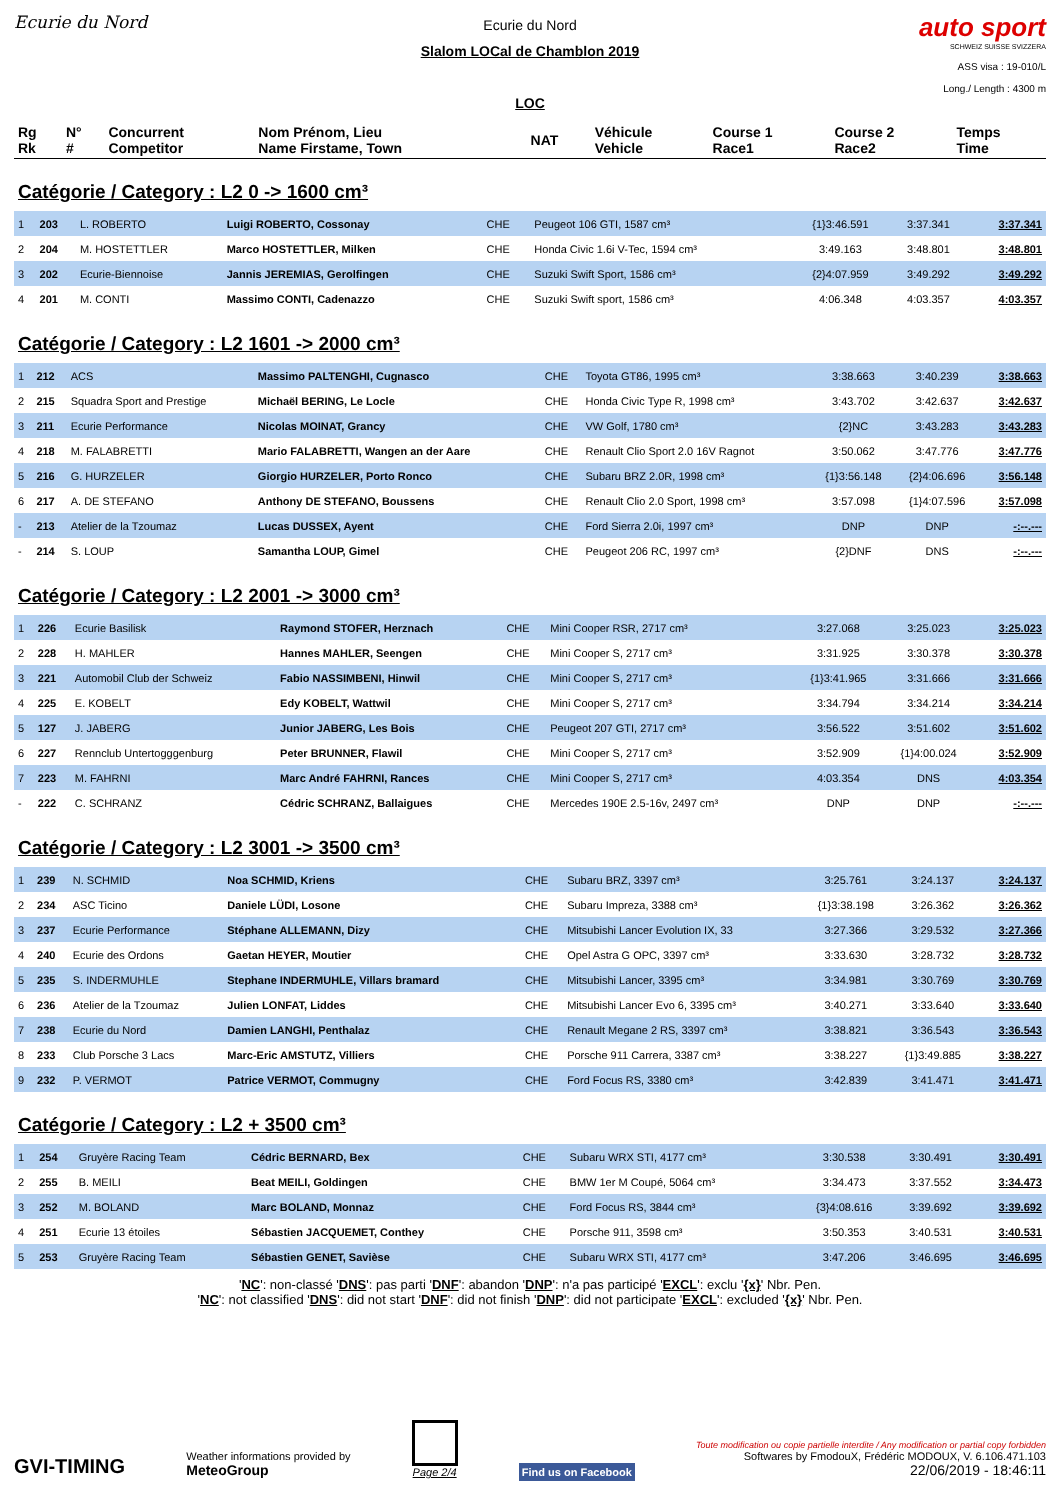Ecurie du Nord
Ecurie du Nord
Slalom LOCal de Chamblon 2019
LOC
auto sport
SCHWEIZ SUISSE SVIZZERA
ASS visa : 19-010/L
Long./ Length : 4300 m
| Rg Rk | N° # | Concurrent Competitor | Nom Prénom, Lieu Name Firstame, Town | NAT | Véhicule Vehicle | Course 1 Race1 | Course 2 Race2 | Temps Time |
| --- | --- | --- | --- | --- | --- | --- | --- | --- |
Catégorie / Category : L2 0 -> 1600 cm³
| 1 | 203 | L. ROBERTO | Luigi ROBERTO, Cossonay | CHE | Peugeot 106 GTI, 1587 cm³ | {1}3:46.591 | 3:37.341 | 3:37.341 |
| 2 | 204 | M. HOSTETTLER | Marco HOSTETTLER, Milken | CHE | Honda Civic 1.6i V-Tec, 1594 cm³ | 3:49.163 | 3:48.801 | 3:48.801 |
| 3 | 202 | Ecurie-Biennoise | Jannis JEREMIAS, Gerolfingen | CHE | Suzuki Swift Sport, 1586 cm³ | {2}4:07.959 | 3:49.292 | 3:49.292 |
| 4 | 201 | M. CONTI | Massimo CONTI, Cadenazzo | CHE | Suzuki Swift sport, 1586 cm³ | 4:06.348 | 4:03.357 | 4:03.357 |
Catégorie / Category : L2 1601 -> 2000 cm³
| 1 | 212 | ACS | Massimo PALTENGHI, Cugnasco | CHE | Toyota GT86, 1995 cm³ | 3:38.663 | 3:40.239 | 3:38.663 |
| 2 | 215 | Squadra Sport and Prestige | Michaël BERING, Le Locle | CHE | Honda Civic Type R, 1998 cm³ | 3:43.702 | 3:42.637 | 3:42.637 |
| 3 | 211 | Ecurie Performance | Nicolas MOINAT, Grancy | CHE | VW Golf, 1780 cm³ | {2}NC | 3:43.283 | 3:43.283 |
| 4 | 218 | M. FALABRETTI | Mario FALABRETTI, Wangen an der Aare | CHE | Renault Clio Sport 2.0 16V Ragnot | 3:50.062 | 3:47.776 | 3:47.776 |
| 5 | 216 | G. HURZELER | Giorgio HURZELER, Porto Ronco | CHE | Subaru BRZ 2.0R, 1998 cm³ | {1}3:56.148 | {2}4:06.696 | 3:56.148 |
| 6 | 217 | A. DE STEFANO | Anthony DE STEFANO, Boussens | CHE | Renault Clio 2.0 Sport, 1998 cm³ | 3:57.098 | {1}4:07.596 | 3:57.098 |
| - | 213 | Atelier de la Tzoumaz | Lucas DUSSEX, Ayent | CHE | Ford Sierra 2.0i, 1997 cm³ | DNP | DNP | -:--.--- |
| - | 214 | S. LOUP | Samantha LOUP, Gimel | CHE | Peugeot 206 RC, 1997 cm³ | {2}DNF | DNS | -:--.--- |
Catégorie / Category : L2 2001 -> 3000 cm³
| 1 | 226 | Ecurie Basilisk | Raymond STOFER, Herznach | CHE | Mini Cooper RSR, 2717 cm³ | 3:27.068 | 3:25.023 | 3:25.023 |
| 2 | 228 | H. MAHLER | Hannes MAHLER, Seengen | CHE | Mini Cooper S, 2717 cm³ | 3:31.925 | 3:30.378 | 3:30.378 |
| 3 | 221 | Automobil Club der Schweiz | Fabio NASSIMBENI, Hinwil | CHE | Mini Cooper S, 2717 cm³ | {1}3:41.965 | 3:31.666 | 3:31.666 |
| 4 | 225 | E. KOBELT | Edy KOBELT, Wattwil | CHE | Mini Cooper S, 2717 cm³ | 3:34.794 | 3:34.214 | 3:34.214 |
| 5 | 127 | J. JABERG | Junior JABERG, Les Bois | CHE | Peugeot 207 GTI, 2717 cm³ | 3:56.522 | 3:51.602 | 3:51.602 |
| 6 | 227 | Rennclub Untertogggenburg | Peter BRUNNER, Flawil | CHE | Mini Cooper S, 2717 cm³ | 3:52.909 | {1}4:00.024 | 3:52.909 |
| 7 | 223 | M. FAHRNI | Marc André FAHRNI, Rances | CHE | Mini Cooper S, 2717 cm³ | 4:03.354 | DNS | 4:03.354 |
| - | 222 | C. SCHRANZ | Cédric SCHRANZ, Ballaigues | CHE | Mercedes 190E 2.5-16v, 2497 cm³ | DNP | DNP | -:--.--- |
Catégorie / Category : L2 3001 -> 3500 cm³
| 1 | 239 | N. SCHMID | Noa SCHMID, Kriens | CHE | Subaru BRZ, 3397 cm³ | 3:25.761 | 3:24.137 | 3:24.137 |
| 2 | 234 | ASC Ticino | Daniele LÜDI, Losone | CHE | Subaru Impreza, 3388 cm³ | {1}3:38.198 | 3:26.362 | 3:26.362 |
| 3 | 237 | Ecurie Performance | Stéphane ALLEMANN, Dizy | CHE | Mitsubishi Lancer Evolution IX, 33 | 3:27.366 | 3:29.532 | 3:27.366 |
| 4 | 240 | Ecurie des Ordons | Gaetan HEYER, Moutier | CHE | Opel Astra G OPC, 3397 cm³ | 3:33.630 | 3:28.732 | 3:28.732 |
| 5 | 235 | S. INDERMUHLE | Stephane INDERMUHLE, Villars bramard | CHE | Mitsubishi Lancer, 3395 cm³ | 3:34.981 | 3:30.769 | 3:30.769 |
| 6 | 236 | Atelier de la Tzoumaz | Julien LONFAT, Liddes | CHE | Mitsubishi Lancer Evo 6, 3395 cm³ | 3:40.271 | 3:33.640 | 3:33.640 |
| 7 | 238 | Ecurie du Nord | Damien LANGHI, Penthalaz | CHE | Renault Megane 2 RS, 3397 cm³ | 3:38.821 | 3:36.543 | 3:36.543 |
| 8 | 233 | Club Porsche 3 Lacs | Marc-Eric AMSTUTZ, Villiers | CHE | Porsche 911 Carrera, 3387 cm³ | 3:38.227 | {1}3:49.885 | 3:38.227 |
| 9 | 232 | P. VERMOT | Patrice VERMOT, Commugny | CHE | Ford Focus RS, 3380 cm³ | 3:42.839 | 3:41.471 | 3:41.471 |
Catégorie / Category : L2 + 3500 cm³
| 1 | 254 | Gruyère Racing Team | Cédric BERNARD, Bex | CHE | Subaru WRX STI, 4177 cm³ | 3:30.538 | 3:30.491 | 3:30.491 |
| 2 | 255 | B. MEILI | Beat MEILI, Goldingen | CHE | BMW 1er M Coupé, 5064 cm³ | 3:34.473 | 3:37.552 | 3:34.473 |
| 3 | 252 | M. BOLAND | Marc BOLAND, Monnaz | CHE | Ford Focus RS, 3844 cm³ | {3}4:08.616 | 3:39.692 | 3:39.692 |
| 4 | 251 | Ecurie 13 étoiles | Sébastien JACQUEMET, Conthey | CHE | Porsche 911, 3598 cm³ | 3:50.353 | 3:40.531 | 3:40.531 |
| 5 | 253 | Gruyère Racing Team | Sébastien GENET, Savièse | CHE | Subaru WRX STI, 4177 cm³ | 3:47.206 | 3:46.695 | 3:46.695 |
'NC': non-classé 'DNS': pas parti 'DNF': abandon 'DNP': n'a pas participé 'EXCL': exclu '{x}' Nbr. Pen.
'NC': not classified 'DNS': did not start 'DNF': did not finish 'DNP': did not participate 'EXCL': excluded '{x}' Nbr. Pen.
GVI-TIMING
Weather informations provided by
MeteoGroup
Page 2/4
Find us on Facebook
Toute modification ou copie partielle interdite / Any modification or partial copy forbidden
Softwares by FmodouX, Frédéric MODOUX, V. 6.106.471.103
22/06/2019 - 18:46:11